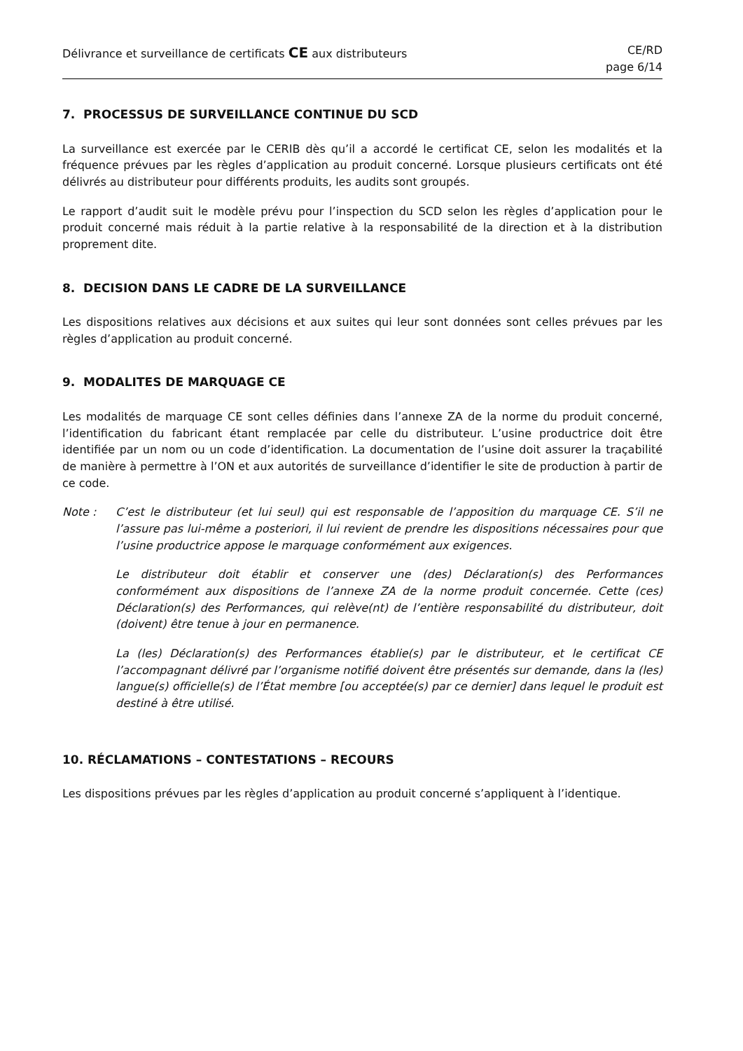Délivrance et surveillance de certificats CE aux distributeurs
CE/RD
page 6/14
7. PROCESSUS DE SURVEILLANCE CONTINUE DU SCD
La surveillance est exercée par le CERIB dès qu’il a accordé le certificat CE, selon les modalités et la fréquence prévues par les règles d’application au produit concerné. Lorsque plusieurs certificats ont été délivrés au distributeur pour différents produits, les audits sont groupés.
Le rapport d’audit suit le modèle prévu pour l’inspection du SCD selon les règles d’application pour le produit concerné mais réduit à la partie relative à la responsabilité de la direction et à la distribution proprement dite.
8. DECISION DANS LE CADRE DE LA SURVEILLANCE
Les dispositions relatives aux décisions et aux suites qui leur sont données sont celles prévues par les règles d’application au produit concerné.
9. MODALITES DE MARQUAGE CE
Les modalités de marquage CE sont celles définies dans l’annexe ZA de la norme du produit concerné, l’identification du fabricant étant remplacée par celle du distributeur. L’usine productrice doit être identifiée par un nom ou un code d’identification. La documentation de l’usine doit assurer la traçabilité de manière à permettre à l’ON et aux autorités de surveillance d’identifier le site de production à partir de ce code.
Note :
C’est le distributeur (et lui seul) qui est responsable de l’apposition du marquage CE. S’il ne l’assure pas lui-même a posteriori, il lui revient de prendre les dispositions nécessaires pour que l’usine productrice appose le marquage conformément aux exigences.
Le distributeur doit établir et conserver une (des) Déclaration(s) des Performances conformément aux dispositions de l’annexe ZA de la norme produit concernée. Cette (ces) Déclaration(s) des Performances, qui relève(nt) de l’entière responsabilité du distributeur, doit (doivent) être tenue à jour en permanence.
La (les) Déclaration(s) des Performances établie(s) par le distributeur, et le certificat CE l’accompagnant délivré par l’organisme notifié doivent être présentés sur demande, dans la (les) langue(s) officielle(s) de l’État membre [ou acceptée(s) par ce dernier] dans lequel le produit est destiné à être utilisé.
10. RÉCLAMATIONS – CONTESTATIONS – RECOURS
Les dispositions prévues par les règles d’application au produit concerné s’appliquent à l’identique.